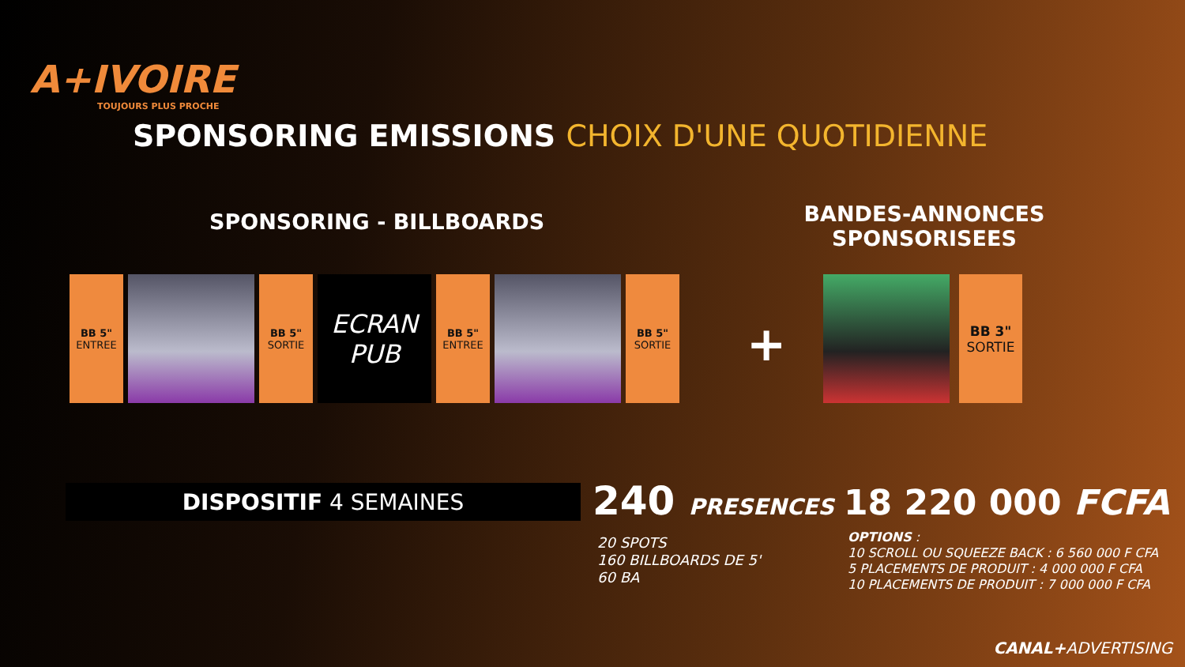A+IVOIRE
TOUJOURS PLUS PROCHE
SPONSORING EMISSIONS CHOIX D'UNE QUOTIDIENNE
SPONSORING - BILLBOARDS
BANDES-ANNONCES SPONSORISEES
BB 5"
ENTREE
BB 5"
SORTIE
ECRAN
PUB
BB 5"
ENTREE
BB 5"
SORTIE
+
BB 3"
SORTIE
DISPOSITIF 4 SEMAINES 240 PRESENCES 18 220 000 FCFA
20 SPOTS
160 BILLBOARDS DE 5'
60 BA
OPTIONS :
10 SCROLL OU SQUEEZE BACK : 6 560 000 F CFA
5 PLACEMENTS DE PRODUIT : 4 000 000 F CFA
10 PLACEMENTS DE PRODUIT : 7 000 000 F CFA
CANAL+ADVERTISING